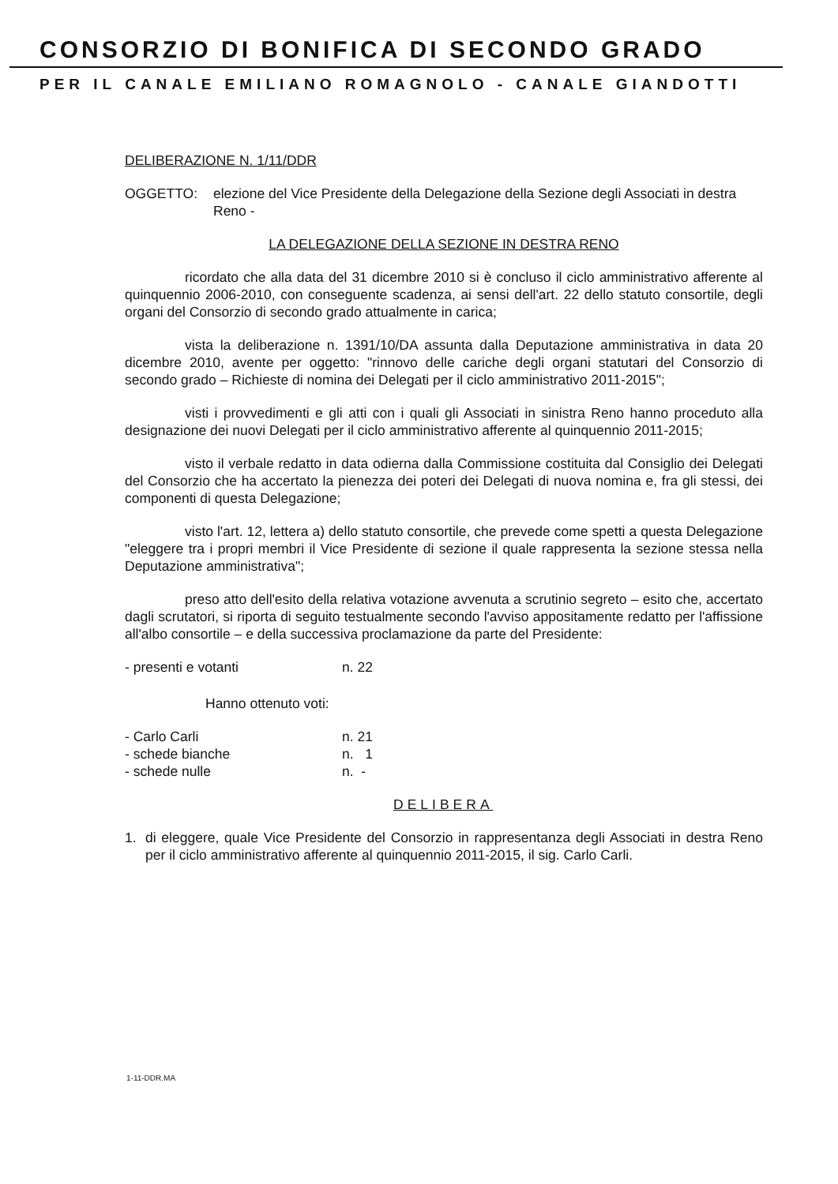CONSORZIO DI BONIFICA DI SECONDO GRADO
PER IL CANALE EMILIANO ROMAGNOLO - CANALE GIANDOTTI
DELIBERAZIONE N. 1/11/DDR
OGGETTO: elezione del Vice Presidente della Delegazione della Sezione degli Associati in destra Reno -
LA DELEGAZIONE DELLA SEZIONE IN DESTRA RENO
ricordato che alla data del 31 dicembre 2010 si è concluso il ciclo amministrativo afferente al quinquennio 2006-2010, con conseguente scadenza, ai sensi dell'art. 22 dello statuto consortile, degli organi del Consorzio di secondo grado attualmente in carica;
vista la deliberazione n. 1391/10/DA assunta dalla Deputazione amministrativa in data 20 dicembre 2010, avente per oggetto: "rinnovo delle cariche degli organi statutari del Consorzio di secondo grado – Richieste di nomina dei Delegati per il ciclo amministrativo 2011-2015";
visti i provvedimenti e gli atti con i quali gli Associati in sinistra Reno hanno proceduto alla designazione dei nuovi Delegati per il ciclo amministrativo afferente al quinquennio 2011-2015;
visto il verbale redatto in data odierna dalla Commissione costituita dal Consiglio dei Delegati del Consorzio che ha accertato la pienezza dei poteri dei Delegati di nuova nomina e, fra gli stessi, dei componenti di questa Delegazione;
visto l'art. 12, lettera a) dello statuto consortile, che prevede come spetti a questa Delegazione "eleggere tra i propri membri il Vice Presidente di sezione il quale rappresenta la sezione stessa nella Deputazione amministrativa";
preso atto dell'esito della relativa votazione avvenuta a scrutinio segreto – esito che, accertato dagli scrutatori, si riporta di seguito testualmente secondo l'avviso appositamente redatto per l'affissione all'albo consortile – e della successiva proclamazione da parte del Presidente:
- presenti e votanti n. 22
Hanno ottenuto voti:
- Carlo Carli n. 21
- schede bianche n. 1
- schede nulle n. -
DELIBERA
1. di eleggere, quale Vice Presidente del Consorzio in rappresentanza degli Associati in destra Reno per il ciclo amministrativo afferente al quinquennio 2011-2015, il sig. Carlo Carli.
1-11-DDR.MA